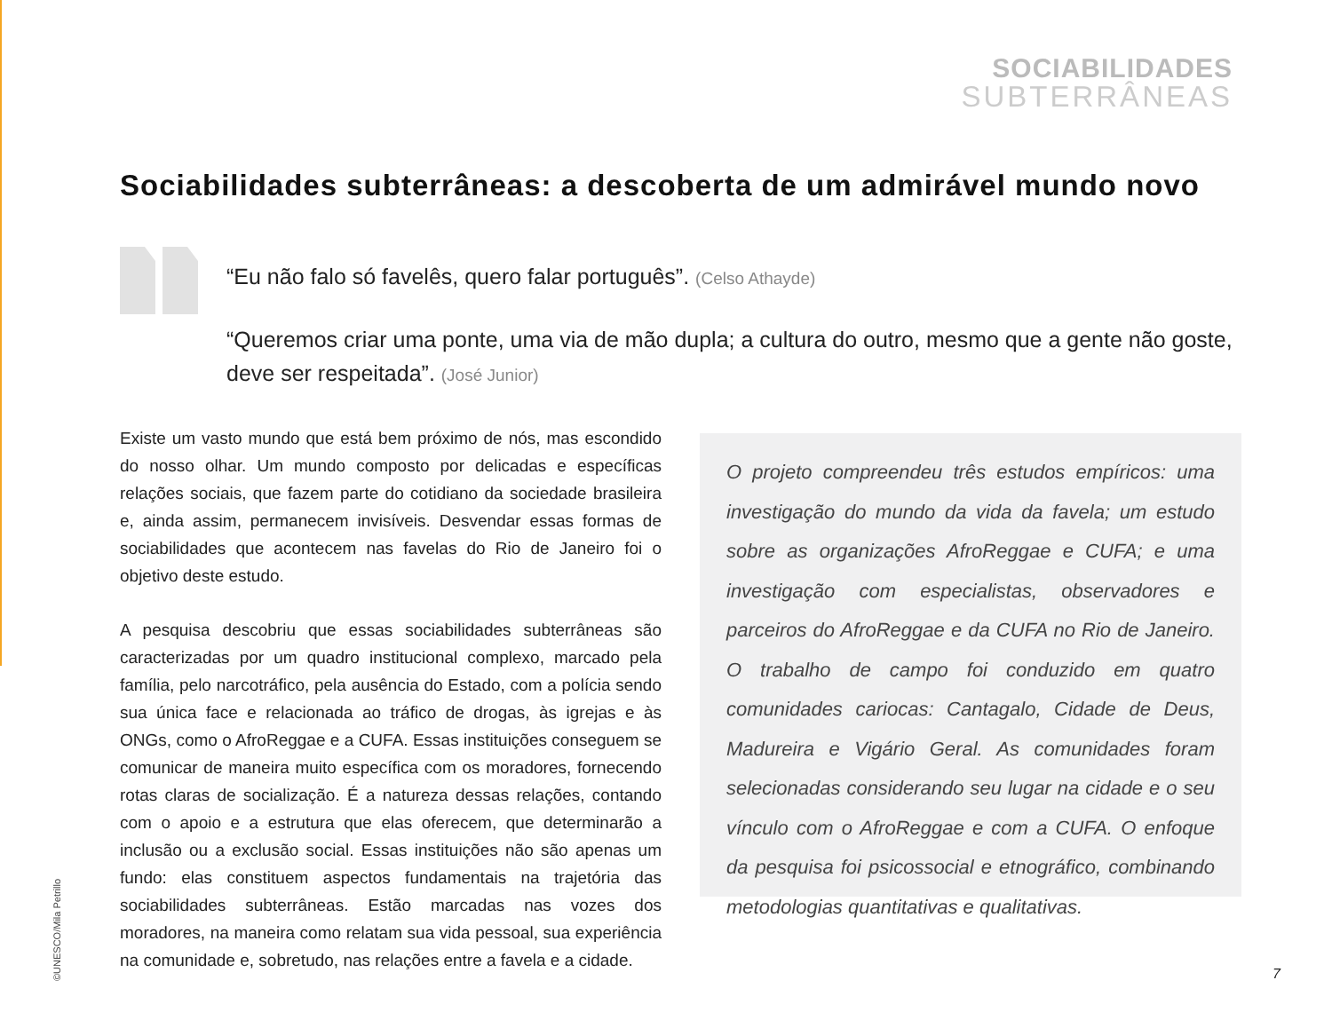SOCIABILIDADES
SUBTERRÂNEAS
Sociabilidades subterrâneas: a descoberta de um admirável mundo novo
“Eu não falo só favelês, quero falar português”. (Celso Athayde)
“Queremos criar uma ponte, uma via de mão dupla; a cultura do outro, mesmo que a gente não goste, deve ser respeitada”. (José Junior)
Existe um vasto mundo que está bem próximo de nós, mas escondido do nosso olhar. Um mundo composto por delicadas e específicas relações sociais, que fazem parte do cotidiano da sociedade brasileira e, ainda assim, permanecem invisíveis. Desvendar essas formas de sociabilidades que acontecem nas favelas do Rio de Janeiro foi o objetivo deste estudo.
A pesquisa descobriu que essas sociabilidades subterrâneas são caracterizadas por um quadro institucional complexo, marcado pela família, pelo narcotráfico, pela ausência do Estado, com a polícia sendo sua única face e relacionada ao tráfico de drogas, às igrejas e às ONGs, como o AfroReggae e a CUFA. Essas instituições conseguem se comunicar de maneira muito específica com os moradores, fornecendo rotas claras de socialização. É a natureza dessas relações, contando com o apoio e a estrutura que elas oferecem, que determinarão a inclusão ou a exclusão social. Essas instituições não são apenas um fundo: elas constituem aspectos fundamentais na trajetória das sociabilidades subterrâneas. Estão marcadas nas vozes dos moradores, na maneira como relatam sua vida pessoal, sua experiência na comunidade e, sobretudo, nas relações entre a favela e a cidade.
O projeto compreendeu três estudos empíricos: uma investigação do mundo da vida da favela; um estudo sobre as organizações AfroReggae e CUFA; e uma investigação com especialistas, observadores e parceiros do AfroReggae e da CUFA no Rio de Janeiro. O trabalho de campo foi conduzido em quatro comunidades cariocas: Cantagalo, Cidade de Deus, Madureira e Vigário Geral. As comunidades foram selecionadas considerando seu lugar na cidade e o seu vínculo com o AfroReggae e com a CUFA. O enfoque da pesquisa foi psicossocial e etnográfico, combinando metodologias quantitativas e qualitativas.
©UNESCO/Mila Petrillo
7